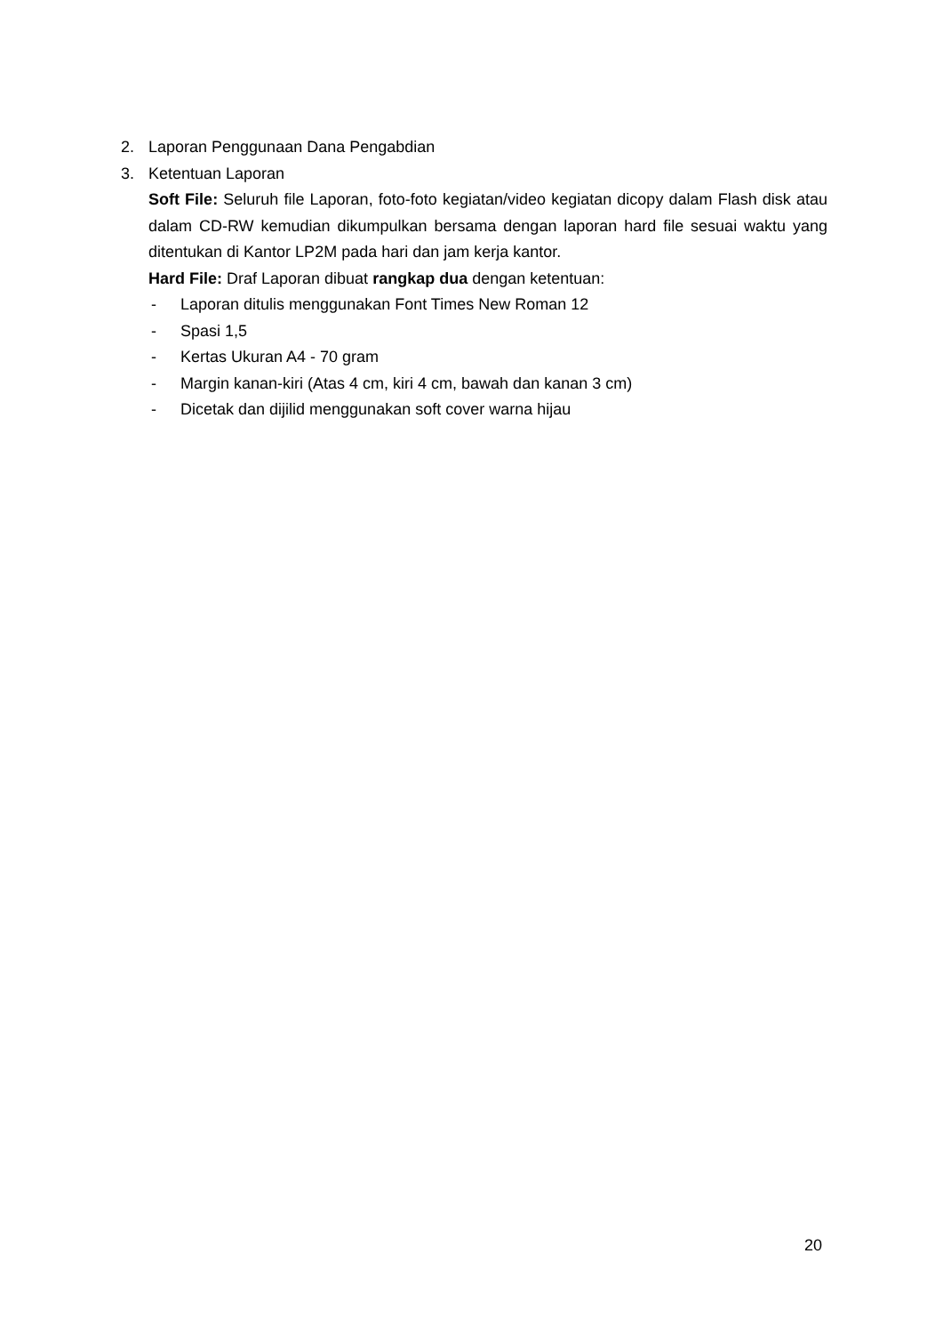2. Laporan Penggunaan Dana Pengabdian
3. Ketentuan Laporan
Soft File: Seluruh file Laporan, foto-foto kegiatan/video kegiatan dicopy dalam Flash disk atau dalam CD-RW kemudian dikumpulkan bersama dengan laporan hard file sesuai waktu yang ditentukan di Kantor LP2M pada hari dan jam kerja kantor.
Hard File: Draf Laporan dibuat rangkap dua dengan ketentuan:
- Laporan ditulis menggunakan Font Times New Roman 12
- Spasi 1,5
- Kertas Ukuran A4 - 70 gram
- Margin kanan-kiri (Atas 4 cm, kiri 4 cm, bawah dan kanan 3 cm)
- Dicetak dan dijilid menggunakan soft cover warna hijau
20